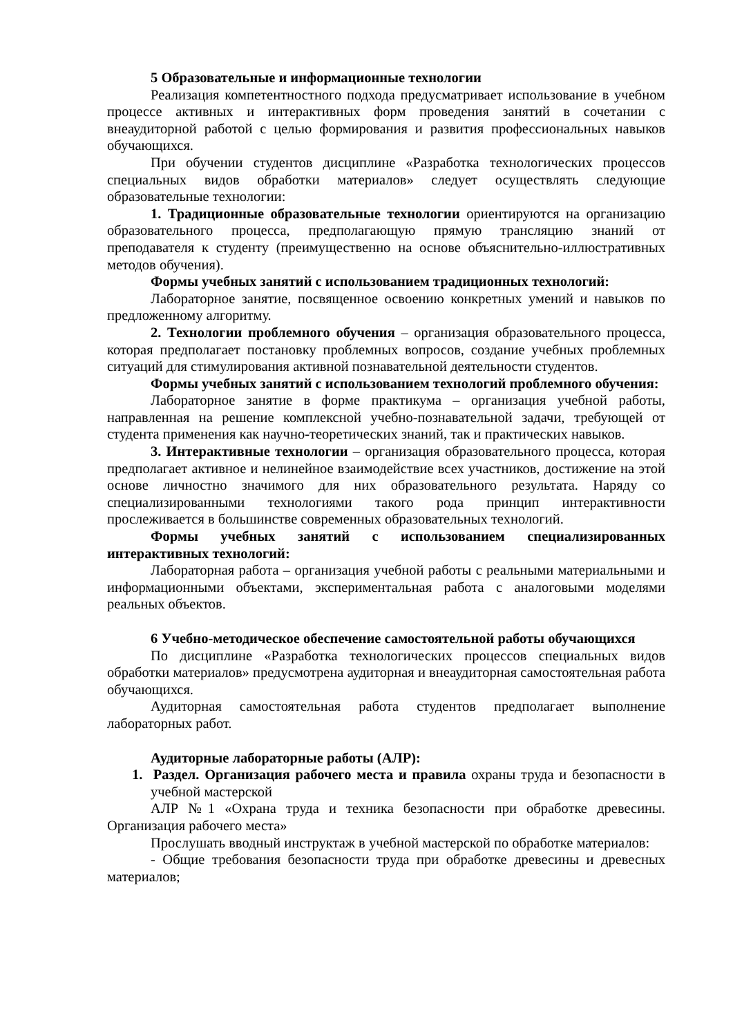5 Образовательные и информационные технологии
Реализация компетентностного подхода предусматривает использование в учебном процессе активных и интерактивных форм проведения занятий в сочетании с внеаудиторной работой с целью формирования и развития профессиональных навыков обучающихся.
При обучении студентов дисциплине «Разработка технологических процессов специальных видов обработки материалов» следует осуществлять следующие образовательные технологии:
1. Традиционные образовательные технологии ориентируются на организацию образовательного процесса, предполагающую прямую трансляцию знаний от преподавателя к студенту (преимущественно на основе объяснительно-иллюстративных методов обучения).
Формы учебных занятий с использованием традиционных технологий:
Лабораторное занятие, посвященное освоению конкретных умений и навыков по предложенному алгоритму.
2. Технологии проблемного обучения – организация образовательного процесса, которая предполагает постановку проблемных вопросов, создание учебных проблемных ситуаций для стимулирования активной познавательной деятельности студентов.
Формы учебных занятий с использованием технологий проблемного обучения:
Лабораторное занятие в форме практикума – организация учебной работы, направленная на решение комплексной учебно-познавательной задачи, требующей от студента применения как научно-теоретических знаний, так и практических навыков.
3. Интерактивные технологии – организация образовательного процесса, которая предполагает активное и нелинейное взаимодействие всех участников, достижение на этой основе личностно значимого для них образовательного результата. Наряду со специализированными технологиями такого рода принцип интерактивности прослеживается в большинстве современных образовательных технологий.
Формы учебных занятий с использованием специализированных интерактивных технологий:
Лабораторная работа – организация учебной работы с реальными материальными и информационными объектами, экспериментальная работа с аналоговыми моделями реальных объектов.
6 Учебно-методическое обеспечение самостоятельной работы обучающихся
По дисциплине «Разработка технологических процессов специальных видов обработки материалов» предусмотрена аудиторная и внеаудиторная самостоятельная работа обучающихся.
Аудиторная самостоятельная работа студентов предполагает выполнение лабораторных работ.
Аудиторные лабораторные работы (АЛР):
1. Раздел. Организация рабочего места и правила охраны труда и безопасности в учебной мастерской
АЛР №1 «Охрана труда и техника безопасности при обработке древесины. Организация рабочего места»
Прослушать вводный инструктаж в учебной мастерской по обработке материалов:
- Общие требования безопасности труда при обработке древесины и древесных материалов;